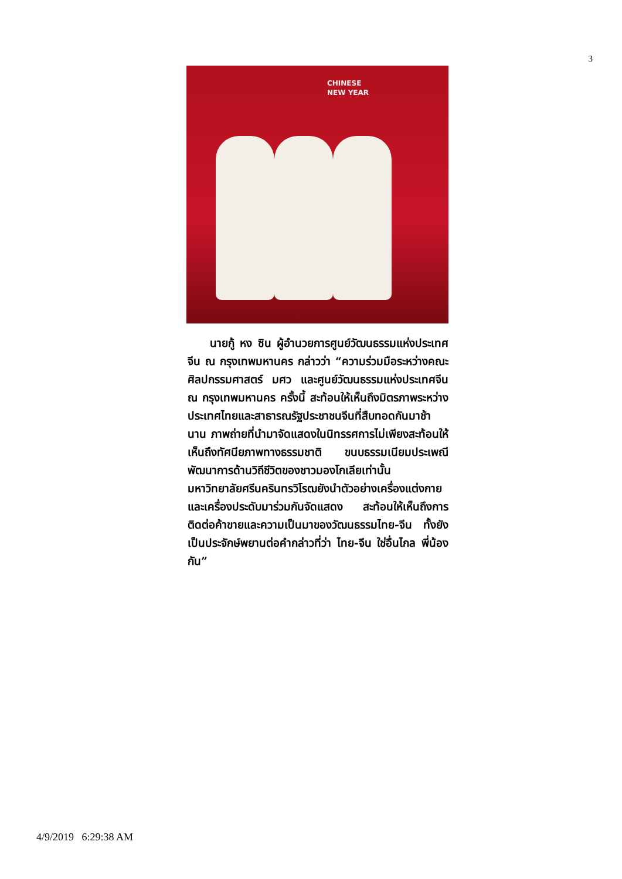3
CHINESE
NEW YEAR
นายกู้ หง ซิน ผู้อำนวยการศูนย์วัฒนธรรมแห่งประเทศจีน ณ กรุงเทพมหานคร กล่าวว่า “ความร่วมมือระหว่างคณะศิลปกรรมศาสตร์ มศว และศูนย์วัฒนธรรมแห่งประเทศจีน ณ กรุงเทพมหานคร ครั้งนี้ สะท้อนให้เห็นถึงมิตรภาพระหว่างประเทศไทยและสาธารณรัฐประชาชนจีนที่สืบทอดกันมาช้านาน ภาพถ่ายที่นำมาจัดแสดงในนิทรรศการไม่เพียงสะท้อนให้เห็นถึงทัศนียภาพทางธรรมชาติ ขนบธรรมเนียมประเพณี พัฒนาการด้านวิถีชีวิตของชาวมองโกเลียเท่านั้น มหาวิทยาลัยศรีนครินทรวิโรฒยังนำตัวอย่างเครื่องแต่งกายและเครื่องประดับมาร่วมกันจัดแสดง สะท้อนให้เห็นถึงการติดต่อค้าขายและความเป็นมาของวัฒนธรรมไทย-จีน ทั้งยังเป็นประจักษ์พยานต่อคำกล่าวที่ว่า ไทย-จีน ใช่อื่นไกล พี่น้องกัน”
4/9/2019 6:29:38 AM